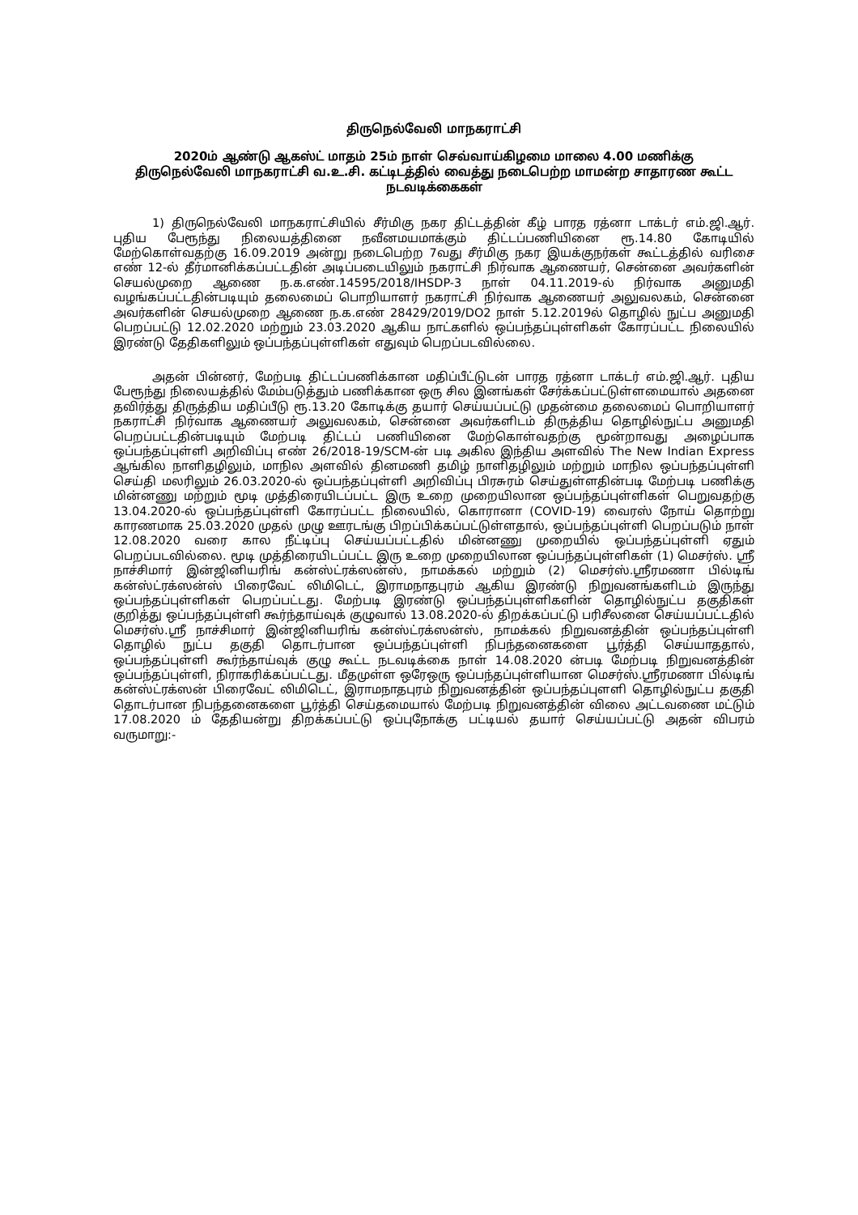திருநெல்வேலி மாநகராட்சி
2020ம் ஆண்டு ஆகஸ்ட் மாதம் 25ம் நாள் செவ்வாய்கிழமை மாலை 4.00 மணிக்கு
திருநெல்வேலி மாநகராட்சி வ.உ.சி. கட்டிடத்தில் வைத்து நடைபெற்ற மாமன்ற சாதாரண கூட்ட
நடவடிக்கைகள்
1) திருநெல்வேலி மாநகராட்சியில் சீர்மிகு நகர திட்டத்தின் கீழ் பாரத ரத்னா டாக்டர் எம்.ஜி.ஆர். புதிய பேரூந்து நிலையத்தினை நவீனமயமாக்கும் திட்டப்பணியினை ரூ.14.80 கோடியில் மேற்கொள்வதற்கு 16.09.2019 அன்று நடைபெற்ற 7வது சீர்மிகு நகர இயக்குநர்கள் கூட்டத்தில் வரிசை எண் 12-ல் தீர்மானிக்கப்பட்டதின் அடிப்படையிலும் நகராட்சி நிர்வாக ஆணையர், சென்னை அவர்களின் செயல்முறை ஆணை ந.க.எண்.14595/2018/IHSDP-3 நாள் 04.11.2019-ல் நிர்வாக அனுமதி வழங்கப்பட்டதின்படியும் தலைமைப் பொறியாளர் நகராட்சி நிர்வாக ஆணையர் அலுவலகம், சென்னை அவர்களின் செயல்முறை ஆணை ந.க.எண் 28429/2019/DO2 நாள் 5.12.2019ல் தொழில் நுட்ப அனுமதி பெறப்பட்டு 12.02.2020 மற்றும் 23.03.2020 ஆகிய நாட்களில் ஒப்பந்தப்புள்ளிகள் கோரப்பட்ட நிலையில் இரண்டு தேதிகளிலும் ஒப்பந்தப்புள்ளிகள் எதுவும் பெறப்படவில்லை.
அதன் பின்னர், மேற்படி திட்டப்பணிக்கான மதிப்பீட்டுடன் பாரத ரத்னா டாக்டர் எம்.ஜி.ஆர். புதிய பேரூந்து நிலையத்தில் மேம்படுத்தும் பணிக்கான ஒரு சில இனங்கள் சேர்க்கப்பட்டுள்ளமையால் அதனை தவிர்த்து திருத்திய மதிப்பீடு ரூ.13.20 கோடிக்கு தயார் செய்யப்பட்டு முதன்மை தலைமைப் பொறியாளர் நகராட்சி நிர்வாக ஆணையர் அலுவலகம், சென்னை அவர்களிடம் திருத்திய தொழில்நுட்ப அனுமதி பெறப்பட்டதின்படியும் மேற்படி திட்டப் பணியினை மேற்கொள்வதற்கு மூன்றாவது அழைப்பாக ஒப்பந்தப்புள்ளி அறிவிப்பு எண் 26/2018-19/SCM-ன் படி அகில இந்திய அளவில் The New Indian Express ஆங்கில நாளிதழிலும், மாநில அளவில் தினமணி தமிழ் நாளிதழிலும் மற்றும் மாநில ஒப்பந்தப்புள்ளி செய்தி மலரிலும் 26.03.2020-ல் ஒப்பந்தப்புள்ளி அறிவிப்பு பிரசுரம் செய்துள்ளதின்படி மேற்படி பணிக்கு மின்னணு மற்றும் மூடி முத்திரையிடப்பட்ட இரு உறை முறையிலான ஒப்பந்தப்புள்ளிகள் பெறுவதற்கு 13.04.2020-ல் ஒப்பந்தப்புள்ளி கோரப்பட்ட நிலையில், கொரானா (COVID-19) வைரஸ் நோய் தொற்று காரணமாக 25.03.2020 முதல் முழு ஊரடங்கு பிறப்பிக்கப்பட்டுள்ளதால், ஒப்பந்தப்புள்ளி பெறப்படும் நாள் 12.08.2020 வரை கால நீட்டிப்பு செய்யப்பட்டதில் மின்னணு முறையில் ஒப்பந்தப்புள்ளி ஏதும் பெறப்படவில்லை. மூடி முத்திரையிடப்பட்ட இரு உறை முறையிலான ஒப்பந்தப்புள்ளிகள் (1) மெசர்ஸ். ஸ்ரீ நாச்சிமார் இன்ஜினியரிங் கன்ஸ்ட்ரக்ஸன்ஸ், நாமக்கல் மற்றும் (2) மெசர்ஸ்.ஸ்ரீரமணா பில்டிங் கன்ஸ்ட்ரக்ஸன்ஸ் பிரைவேட் லிமிடெட், இராமநாதபுரம் ஆகிய இரண்டு நிறுவனங்களிடம் இருந்து ஒப்பந்தப்புள்ளிகள் பெறப்பட்டது. மேற்படி இரண்டு ஒப்பந்தப்புள்ளிகளின் தொழில்நுட்ப தகுதிகள் குறித்து ஒப்பந்தப்புள்ளி கூர்ந்தாய்வுக் குழுவால் 13.08.2020-ல் திறக்கப்பட்டு பரிசீலனை செய்யப்பட்டதில் மெசர்ஸ்.ஸ்ரீ நாச்சிமார் இன்ஜினியரிங் கன்ஸ்ட்ரக்ஸன்ஸ், நாமக்கல் நிறுவனத்தின் ஒப்பந்தப்புள்ளி தொழில் நுட்ப தகுதி தொடர்பான ஒப்பந்தப்புள்ளி நிபந்தனைகளை பூர்த்தி செய்யாததால், ஒப்பந்தப்புள்ளி கூர்ந்தாய்வுக் குழு கூட்ட நடவடிக்கை நாள் 14.08.2020 ன்படி மேற்படி நிறுவனத்தின் ஒப்பந்தப்புள்ளி, நிராகரிக்கப்பட்டது. மீதமுள்ள ஒரேஒரு ஒப்பந்தப்புள்ளியான மெசர்ஸ்.ஸ்ரீரமணா பில்டிங் கன்ஸ்ட்ரக்ஸன் பிரைவேட் லிமிடெட், இராமநாதபுரம் நிறுவனத்தின் ஒப்பந்தப்புளளி தொழில்நுட்ப தகுதி தொடர்பான நிபந்தனைகளை பூர்த்தி செய்தமையால் மேற்படி நிறுவனத்தின் விலை அட்டவணை மட்டும் 17.08.2020 ம் தேதியன்று திறக்கப்பட்டு ஒப்புநோக்கு பட்டியல் தயார் செய்யப்பட்டு அதன் விபரம் வருமாறு:-